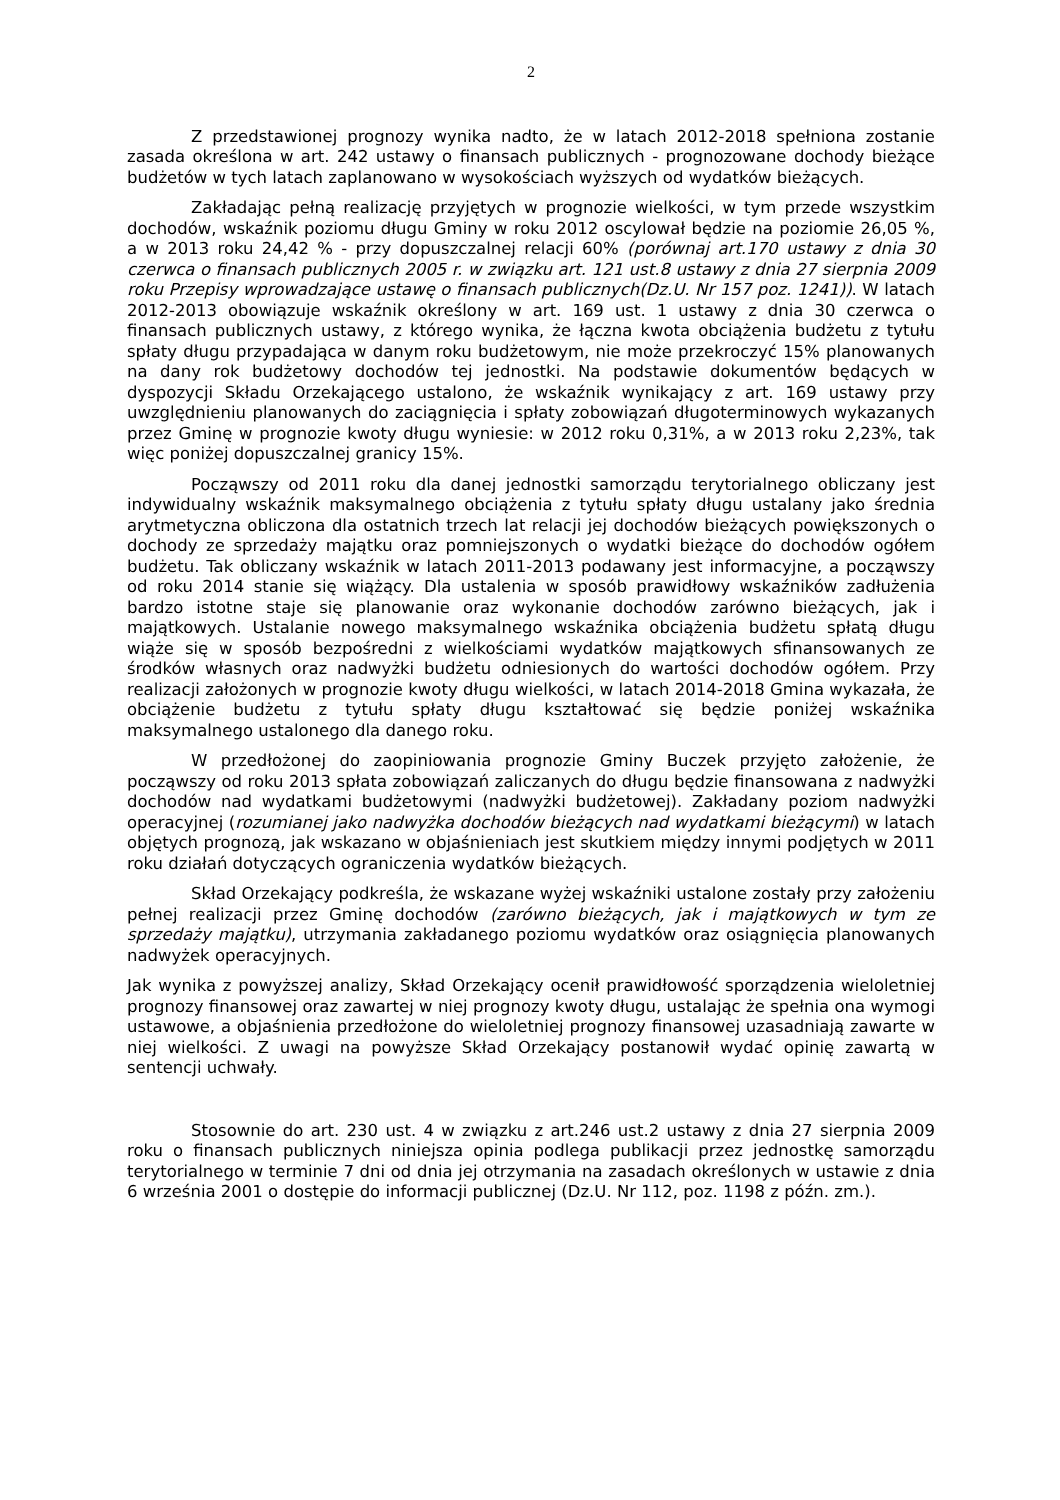2
Z przedstawionej prognozy wynika nadto, że w latach 2012-2018 spełniona zostanie zasada określona w art. 242 ustawy o finansach publicznych - prognozowane dochody bieżące budżetów w tych latach zaplanowano w wysokościach wyższych od wydatków bieżących.
Zakładając pełną realizację przyjętych w prognozie wielkości, w tym przede wszystkim dochodów, wskaźnik poziomu długu Gminy w roku 2012 oscylował będzie na poziomie 26,05 %, a w 2013 roku 24,42 % - przy dopuszczalnej relacji 60% (porównaj art.170 ustawy z dnia 30 czerwca o finansach publicznych 2005 r. w związku art. 121 ust.8 ustawy z dnia 27 sierpnia 2009 roku Przepisy wprowadzające ustawę o finansach publicznych(Dz.U. Nr 157 poz. 1241)). W latach 2012-2013 obowiązuje wskaźnik określony w art. 169 ust. 1 ustawy z dnia 30 czerwca o finansach publicznych ustawy, z którego wynika, że łączna kwota obciążenia budżetu z tytułu spłaty długu przypadająca w danym roku budżetowym, nie może przekroczyć 15% planowanych na dany rok budżetowy dochodów tej jednostki. Na podstawie dokumentów będących w dyspozycji Składu Orzekającego ustalono, że wskaźnik wynikający z art. 169 ustawy przy uwzględnieniu planowanych do zaciągnięcia i spłaty zobowiązań długoterminowych wykazanych przez Gminę w prognozie kwoty długu wyniesie: w 2012 roku 0,31%, a w 2013 roku 2,23%, tak więc poniżej dopuszczalnej granicy 15%.
Począwszy od 2011 roku dla danej jednostki samorządu terytorialnego obliczany jest indywidualny wskaźnik maksymalnego obciążenia z tytułu spłaty długu ustalany jako średnia arytmetyczna obliczona dla ostatnich trzech lat relacji jej dochodów bieżących powiększonych o dochody ze sprzedaży majątku oraz pomniejszonych o wydatki bieżące do dochodów ogółem budżetu. Tak obliczany wskaźnik w latach 2011-2013 podawany jest informacyjne, a począwszy od roku 2014 stanie się wiążący. Dla ustalenia w sposób prawidłowy wskaźników zadłużenia bardzo istotne staje się planowanie oraz wykonanie dochodów zarówno bieżących, jak i majątkowych. Ustalanie nowego maksymalnego wskaźnika obciążenia budżetu spłatą długu wiąże się w sposób bezpośredni z wielkościami wydatków majątkowych sfinansowanych ze środków własnych oraz nadwyżki budżetu odniesionych do wartości dochodów ogółem. Przy realizacji założonych w prognozie kwoty długu wielkości, w latach 2014-2018 Gmina wykazała, że obciążenie budżetu z tytułu spłaty długu kształtować się będzie poniżej wskaźnika maksymalnego ustalonego dla danego roku.
W przedłożonej do zaopiniowania prognozie Gminy Buczek przyjęto założenie, że począwszy od roku 2013 spłata zobowiązań zaliczanych do długu będzie finansowana z nadwyżki dochodów nad wydatkami budżetowymi (nadwyżki budżetowej). Zakładany poziom nadwyżki operacyjnej (rozumianej jako nadwyżka dochodów bieżących nad wydatkami bieżącymi) w latach objętych prognozą, jak wskazano w objaśnieniach jest skutkiem między innymi podjętych w 2011 roku działań dotyczących ograniczenia wydatków bieżących.
Skład Orzekający podkreśla, że wskazane wyżej wskaźniki ustalone zostały przy założeniu pełnej realizacji przez Gminę dochodów (zarówno bieżących, jak i majątkowych w tym ze sprzedaży majątku), utrzymania zakładanego poziomu wydatków oraz osiągnięcia planowanych nadwyżek operacyjnych.
Jak wynika z powyższej analizy, Skład Orzekający ocenił prawidłowość sporządzenia wieloletniej prognozy finansowej oraz zawartej w niej prognozy kwoty długu, ustalając że spełnia ona wymogi ustawowe, a objaśnienia przedłożone do wieloletniej prognozy finansowej uzasadniają zawarte w niej wielkości. Z uwagi na powyższe Skład Orzekający postanowił wydać opinię zawartą w sentencji uchwały.
Stosownie do art. 230 ust. 4 w związku z art.246 ust.2 ustawy z dnia 27 sierpnia 2009 roku o finansach publicznych niniejsza opinia podlega publikacji przez jednostkę samorządu terytorialnego w terminie 7 dni od dnia jej otrzymania na zasadach określonych w ustawie z dnia 6 września 2001 o dostępie do informacji publicznej (Dz.U. Nr 112, poz. 1198 z późn. zm.).